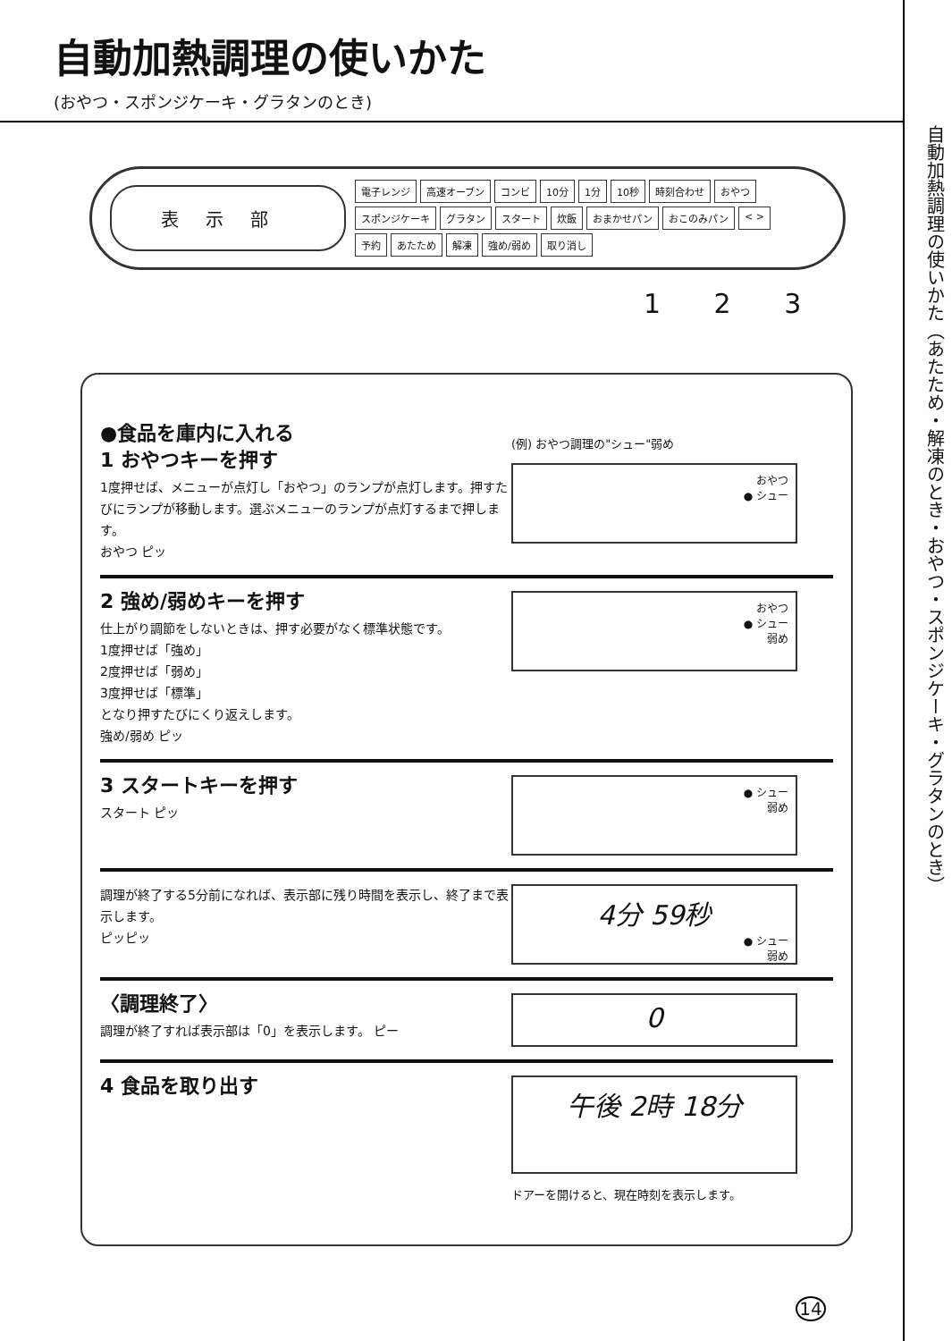自動加熱調理の使いかた（あたため・解凍のとき・おやつ・スポンジケーキ・グラタンのとき）
自動加熱調理の使いかた
(おやつ・スポンジケーキ・グラタンのとき)
表示部
電子レンジ 高速オーブン コンビ 10分 1分 10秒 時刻合わせ おやつ スポンジケーキ グラタン スタート 炊飯 おまかせパン おこのみパン < > 予約 あたため 解凍 強め/弱め 取り消し
1 2 3
●食品を庫内に入れる
1 おやつキーを押す
1度押せば、メニューが点灯し「おやつ」のランプが点灯します。押すたびにランプが移動します。選ぶメニューのランプが点灯するまで押します。
おやつ ピッ
(例) おやつ調理の"シュー"弱め
おやつ
● シュー
2 強め/弱めキーを押す
仕上がり調節をしないときは、押す必要がなく標準状態です。
1度押せば「強め」
2度押せば「弱め」
3度押せば「標準」
となり押すたびにくり返えします。
強め/弱め ピッ
おやつ
● シュー
弱め
3 スタートキーを押す
スタート ピッ
● シュー
弱め
調理が終了する5分前になれば、表示部に残り時間を表示し、終了まで表示します。
ピッピッ
4分 59秒
● シュー
弱め
〈調理終了〉
調理が終了すれば表示部は「0」を表示します。 ピー
0
4 食品を取り出す
午後 2時 18分
ドアーを開けると、現在時刻を表示します。
14